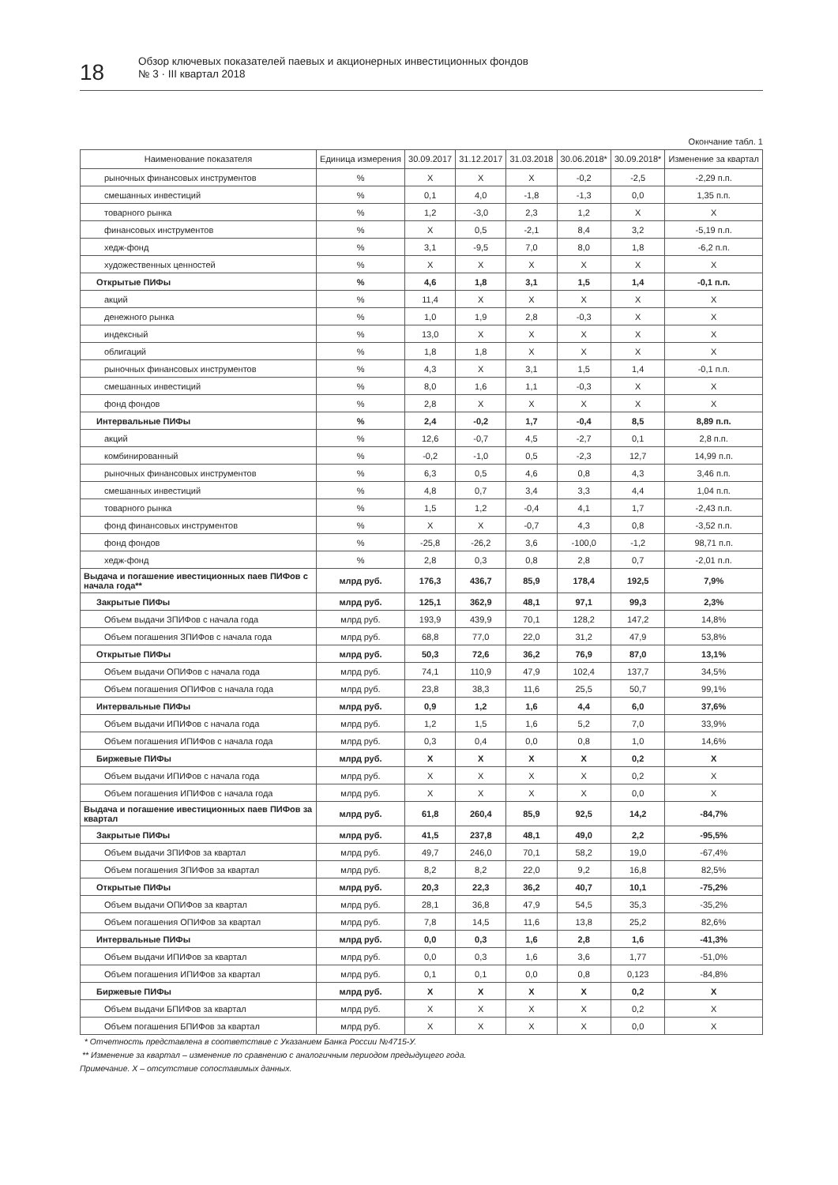18
Обзор ключевых показателей паевых и акционерных инвестиционных фондов
№ 3 · III квартал 2018
Окончание табл. 1
| Наименование показателя | Единица измерения | 30.09.2017 | 31.12.2017 | 31.03.2018 | 30.06.2018* | 30.09.2018* | Изменение за квартал |
| --- | --- | --- | --- | --- | --- | --- | --- |
| рыночных финансовых инструментов | % | X | X | X | -0,2 | -2,5 | -2,29 п.п. |
| смешанных инвестиций | % | 0,1 | 4,0 | -1,8 | -1,3 | 0,0 | 1,35 п.п. |
| товарного рынка | % | 1,2 | -3,0 | 2,3 | 1,2 | X | X |
| финансовых инструментов | % | X | 0,5 | -2,1 | 8,4 | 3,2 | -5,19 п.п. |
| хедж-фонд | % | 3,1 | -9,5 | 7,0 | 8,0 | 1,8 | -6,2 п.п. |
| художественных ценностей | % | X | X | X | X | X | X |
| Открытые ПИФы | % | 4,6 | 1,8 | 3,1 | 1,5 | 1,4 | -0,1 п.п. |
| акций | % | 11,4 | X | X | X | X | X |
| денежного рынка | % | 1,0 | 1,9 | 2,8 | -0,3 | X | X |
| индексный | % | 13,0 | X | X | X | X | X |
| облигаций | % | 1,8 | 1,8 | X | X | X | X |
| рыночных финансовых инструментов | % | 4,3 | X | 3,1 | 1,5 | 1,4 | -0,1 п.п. |
| смешанных инвестиций | % | 8,0 | 1,6 | 1,1 | -0,3 | X | X |
| фонд фондов | % | 2,8 | X | X | X | X | X |
| Интервальные ПИФы | % | 2,4 | -0,2 | 1,7 | -0,4 | 8,5 | 8,89 п.п. |
| акций | % | 12,6 | -0,7 | 4,5 | -2,7 | 0,1 | 2,8 п.п. |
| комбинированный | % | -0,2 | -1,0 | 0,5 | -2,3 | 12,7 | 14,99 п.п. |
| рыночных финансовых инструментов | % | 6,3 | 0,5 | 4,6 | 0,8 | 4,3 | 3,46 п.п. |
| смешанных инвестиций | % | 4,8 | 0,7 | 3,4 | 3,3 | 4,4 | 1,04 п.п. |
| товарного рынка | % | 1,5 | 1,2 | -0,4 | 4,1 | 1,7 | -2,43 п.п. |
| фонд финансовых инструментов | % | X | X | -0,7 | 4,3 | 0,8 | -3,52 п.п. |
| фонд фондов | % | -25,8 | -26,2 | 3,6 | -100,0 | -1,2 | 98,71 п.п. |
| хедж-фонд | % | 2,8 | 0,3 | 0,8 | 2,8 | 0,7 | -2,01 п.п. |
| Выдача и погашение ивестиционных паев ПИФов с начала года** | млрд руб. | 176,3 | 436,7 | 85,9 | 178,4 | 192,5 | 7,9% |
| Закрытые ПИФы | млрд руб. | 125,1 | 362,9 | 48,1 | 97,1 | 99,3 | 2,3% |
| Объем выдачи ЗПИФов с начала года | млрд руб. | 193,9 | 439,9 | 70,1 | 128,2 | 147,2 | 14,8% |
| Объем погашения ЗПИФов с начала года | млрд руб. | 68,8 | 77,0 | 22,0 | 31,2 | 47,9 | 53,8% |
| Открытые ПИФы | млрд руб. | 50,3 | 72,6 | 36,2 | 76,9 | 87,0 | 13,1% |
| Объем выдачи ОПИФов с начала года | млрд руб. | 74,1 | 110,9 | 47,9 | 102,4 | 137,7 | 34,5% |
| Объем погашения ОПИФов с начала года | млрд руб. | 23,8 | 38,3 | 11,6 | 25,5 | 50,7 | 99,1% |
| Интервальные ПИФы | млрд руб. | 0,9 | 1,2 | 1,6 | 4,4 | 6,0 | 37,6% |
| Объем выдачи ИПИФов с начала года | млрд руб. | 1,2 | 1,5 | 1,6 | 5,2 | 7,0 | 33,9% |
| Объем погашения ИПИФов с начала года | млрд руб. | 0,3 | 0,4 | 0,0 | 0,8 | 1,0 | 14,6% |
| Биржевые ПИФы | млрд руб. | X | X | X | X | 0,2 | X |
| Объем выдачи ИПИФов с начала года | млрд руб. | X | X | X | X | 0,2 | X |
| Объем погашения ИПИФов с начала года | млрд руб. | X | X | X | X | 0,0 | X |
| Выдача и погашение ивестиционных паев ПИФов за квартал | млрд руб. | 61,8 | 260,4 | 85,9 | 92,5 | 14,2 | -84,7% |
| Закрытые ПИФы | млрд руб. | 41,5 | 237,8 | 48,1 | 49,0 | 2,2 | -95,5% |
| Объем выдачи ЗПИФов за квартал | млрд руб. | 49,7 | 246,0 | 70,1 | 58,2 | 19,0 | -67,4% |
| Объем погашения ЗПИФов за квартал | млрд руб. | 8,2 | 8,2 | 22,0 | 9,2 | 16,8 | 82,5% |
| Открытые ПИФы | млрд руб. | 20,3 | 22,3 | 36,2 | 40,7 | 10,1 | -75,2% |
| Объем выдачи ОПИФов за квартал | млрд руб. | 28,1 | 36,8 | 47,9 | 54,5 | 35,3 | -35,2% |
| Объем погашения ОПИФов за квартал | млрд руб. | 7,8 | 14,5 | 11,6 | 13,8 | 25,2 | 82,6% |
| Интервальные ПИФы | млрд руб. | 0,0 | 0,3 | 1,6 | 2,8 | 1,6 | -41,3% |
| Объем выдачи ИПИФов за квартал | млрд руб. | 0,0 | 0,3 | 1,6 | 3,6 | 1,77 | -51,0% |
| Объем погашения ИПИФов за квартал | млрд руб. | 0,1 | 0,1 | 0,0 | 0,8 | 0,123 | -84,8% |
| Биржевые ПИФы | млрд руб. | X | X | X | X | 0,2 | X |
| Объем выдачи БПИФов за квартал | млрд руб. | X | X | X | X | 0,2 | X |
| Объем погашения БПИФов за квартал | млрд руб. | X | X | X | X | 0,0 | X |
* Отчетность представлена в соответствие с Указанием Банка России №4715-У.
** Изменение за квартал – изменение по сравнению с аналогичным периодом предыдущего года.
Примечание. X – отсутствие сопоставимых данных.